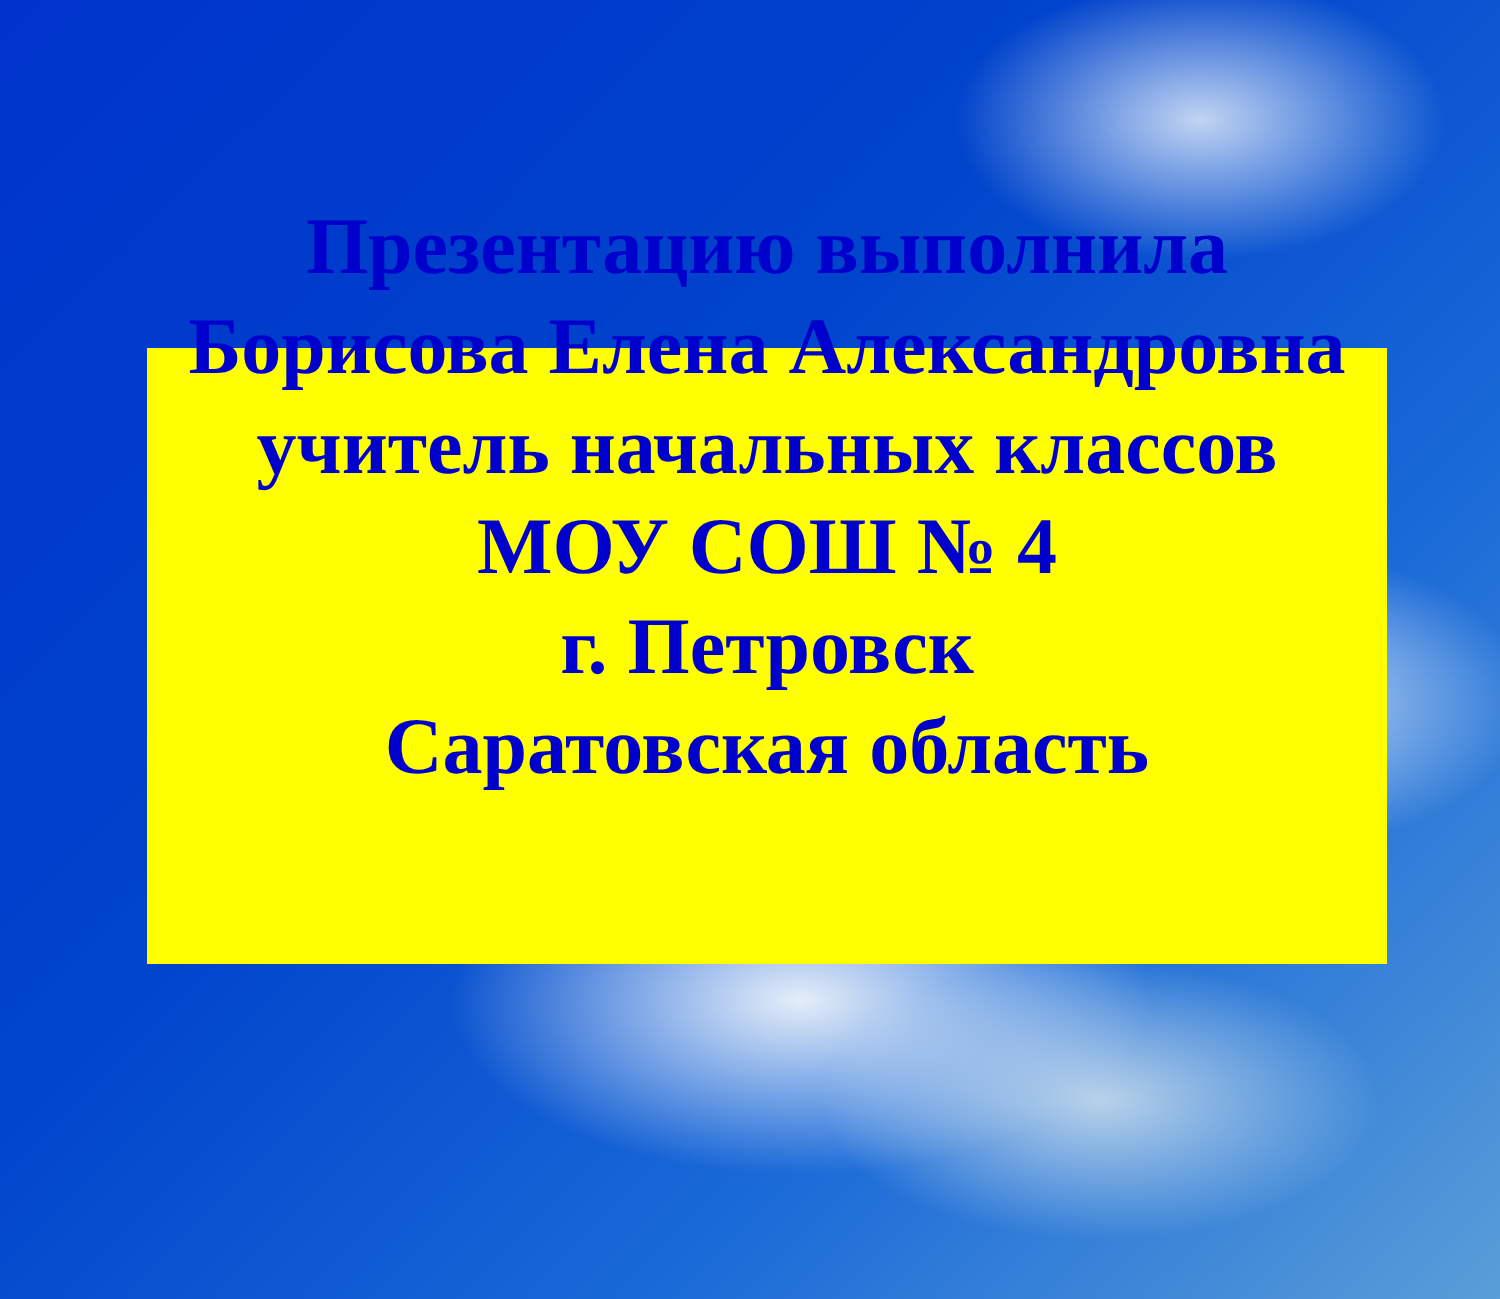Презентацию выполнила
Борисова Елена Александровна
учитель начальных классов
МОУ СОШ № 4
г. Петровск
Саратовская область